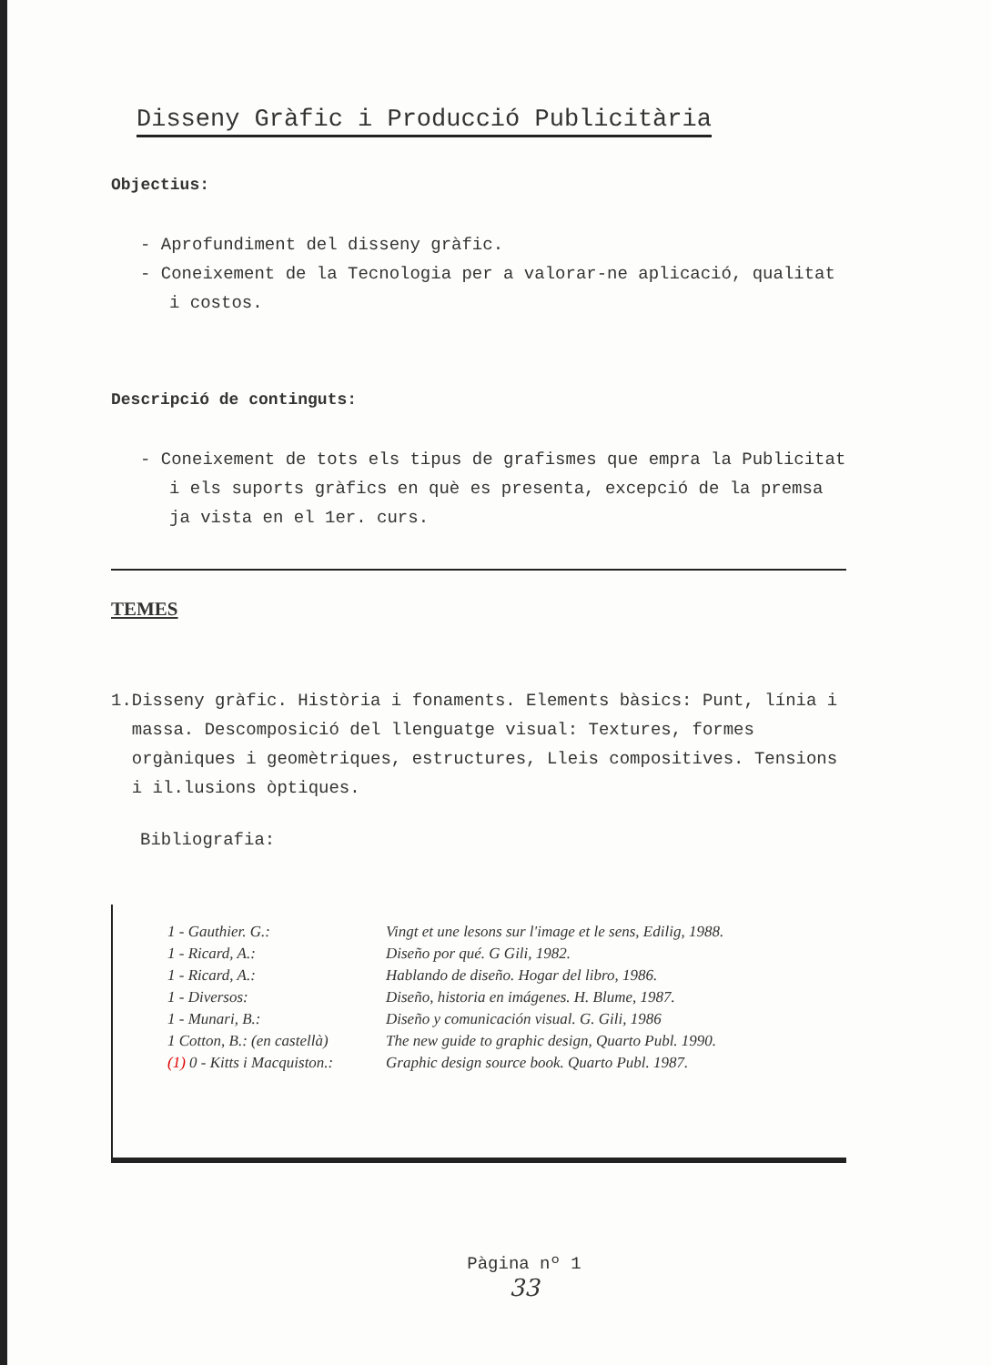Disseny Gràfic i Producció Publicitària
Objectius:
- Aprofundiment del disseny gràfic.
- Coneixement de la Tecnologia per a valorar-ne aplicació, qualitat i costos.
Descripció de continguts:
- Coneixement de tots els tipus de grafismes que empra la Publicitat i els suports gràfics en què es presenta, excepció de la premsa ja vista en el 1er. curs.
TEMES
1. Disseny gràfic. Història i fonaments. Elements bàsics: Punt, línia i massa. Descomposició del llenguatge visual: Textures, formes orgàniques i geomètriques, estructures, Lleis compositives. Tensions i il.lusions òptiques.
Bibliografia:
| 1 - Gauthier. G.: | Vingt et une lesons sur l'image et le sens, Edilig, 1988. |
| 1 - Ricard, A.: | Diseño por qué. G Gili, 1982. |
| 1 - Ricard, A.: | Hablando de diseño. Hogar del libro, 1986. |
| 1 - Diversos: | Diseño, historia en imágenes. H. Blume, 1987. |
| 1 - Munari, B.: | Diseño y comunicación visual. G. Gili, 1986 |
| 1 Cotton, B.: (en castellà) | The new guide to graphic design, Quarto Publ. 1990. |
| (1) 0 - Kitts i Macquiston.: | Graphic design source book. Quarto Publ. 1987. |
Pàgina nº 1
33